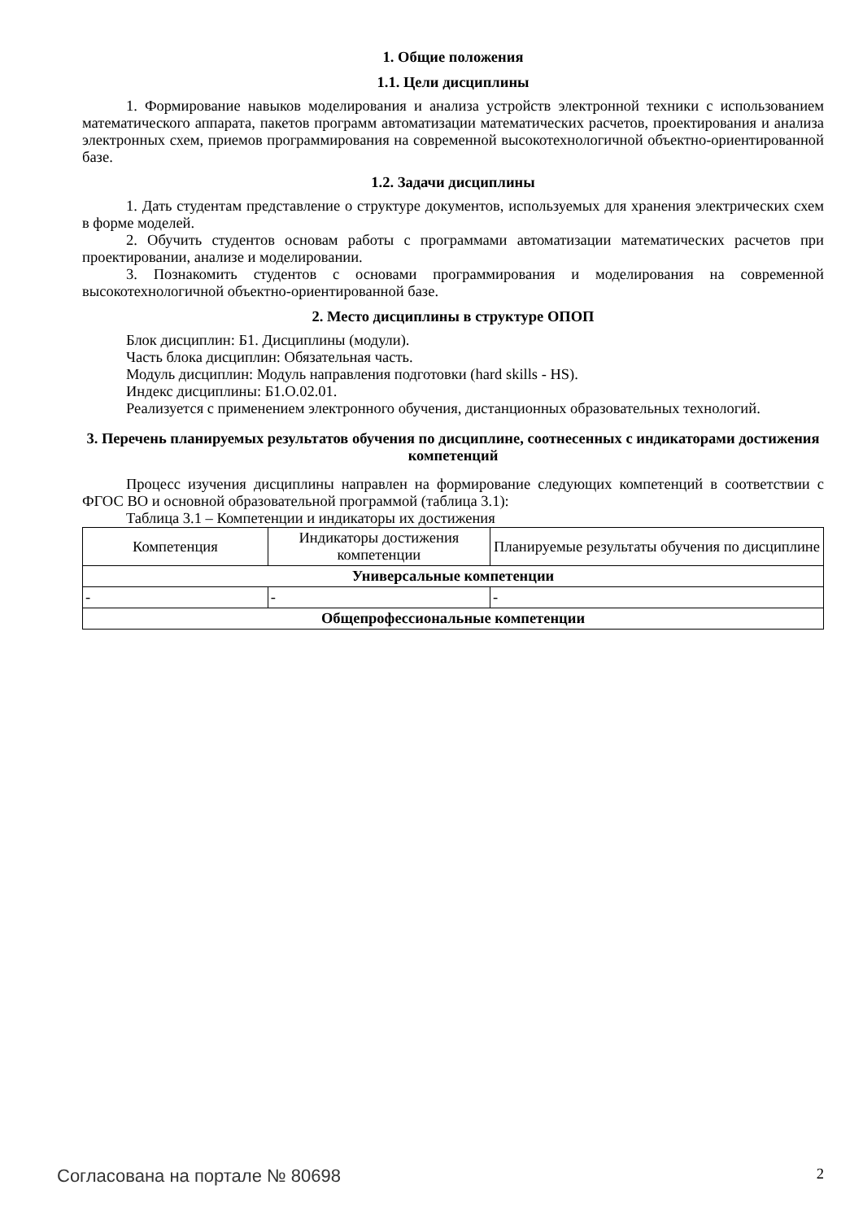1. Общие положения
1.1. Цели дисциплины
1. Формирование навыков моделирования и анализа устройств электронной техники с использованием математического аппарата, пакетов программ автоматизации математических расчетов, проектирования и анализа электронных схем, приемов программирования на современной высокотехнологичной объектно-ориентированной базе.
1.2. Задачи дисциплины
1. Дать студентам представление о структуре документов, используемых для хранения электрических схем в форме моделей.
2. Обучить студентов основам работы с программами автоматизации математических расчетов при проектировании, анализе и моделировании.
3. Познакомить студентов с основами программирования и моделирования на современной высокотехнологичной объектно-ориентированной базе.
2. Место дисциплины в структуре ОПОП
Блок дисциплин: Б1. Дисциплины (модули).
Часть блока дисциплин: Обязательная часть.
Модуль дисциплин: Модуль направления подготовки (hard skills - HS).
Индекс дисциплины: Б1.О.02.01.
Реализуется с применением электронного обучения, дистанционных образовательных технологий.
3. Перечень планируемых результатов обучения по дисциплине, соотнесенных с индикаторами достижения компетенций
Процесс изучения дисциплины направлен на формирование следующих компетенций в соответствии с ФГОС ВО и основной образовательной программой (таблица 3.1):
Таблица 3.1 – Компетенции и индикаторы их достижения
| Компетенция | Индикаторы достижения компетенции | Планируемые результаты обучения по дисциплине |
| --- | --- | --- |
| Универсальные компетенции | | |
| - | - | - |
| Общепрофессиональные компетенции | | |
Согласована на портале № 80698 2